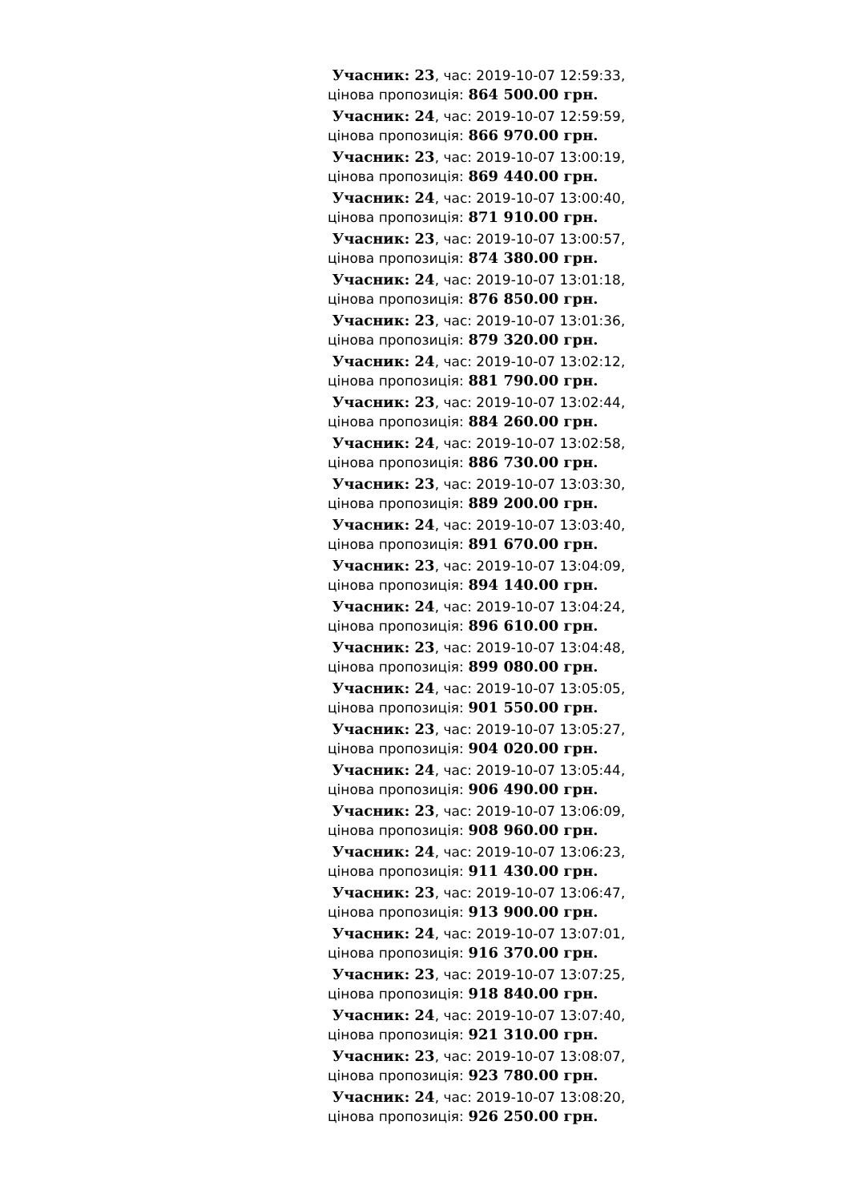Учасник: 23, час: 2019-10-07 12:59:33,
цінова пропозиція: 864 500.00 грн.
Учасник: 24, час: 2019-10-07 12:59:59,
цінова пропозиція: 866 970.00 грн.
Учасник: 23, час: 2019-10-07 13:00:19,
цінова пропозиція: 869 440.00 грн.
Учасник: 24, час: 2019-10-07 13:00:40,
цінова пропозиція: 871 910.00 грн.
Учасник: 23, час: 2019-10-07 13:00:57,
цінова пропозиція: 874 380.00 грн.
Учасник: 24, час: 2019-10-07 13:01:18,
цінова пропозиція: 876 850.00 грн.
Учасник: 23, час: 2019-10-07 13:01:36,
цінова пропозиція: 879 320.00 грн.
Учасник: 24, час: 2019-10-07 13:02:12,
цінова пропозиція: 881 790.00 грн.
Учасник: 23, час: 2019-10-07 13:02:44,
цінова пропозиція: 884 260.00 грн.
Учасник: 24, час: 2019-10-07 13:02:58,
цінова пропозиція: 886 730.00 грн.
Учасник: 23, час: 2019-10-07 13:03:30,
цінова пропозиція: 889 200.00 грн.
Учасник: 24, час: 2019-10-07 13:03:40,
цінова пропозиція: 891 670.00 грн.
Учасник: 23, час: 2019-10-07 13:04:09,
цінова пропозиція: 894 140.00 грн.
Учасник: 24, час: 2019-10-07 13:04:24,
цінова пропозиція: 896 610.00 грн.
Учасник: 23, час: 2019-10-07 13:04:48,
цінова пропозиція: 899 080.00 грн.
Учасник: 24, час: 2019-10-07 13:05:05,
цінова пропозиція: 901 550.00 грн.
Учасник: 23, час: 2019-10-07 13:05:27,
цінова пропозиція: 904 020.00 грн.
Учасник: 24, час: 2019-10-07 13:05:44,
цінова пропозиція: 906 490.00 грн.
Учасник: 23, час: 2019-10-07 13:06:09,
цінова пропозиція: 908 960.00 грн.
Учасник: 24, час: 2019-10-07 13:06:23,
цінова пропозиція: 911 430.00 грн.
Учасник: 23, час: 2019-10-07 13:06:47,
цінова пропозиція: 913 900.00 грн.
Учасник: 24, час: 2019-10-07 13:07:01,
цінова пропозиція: 916 370.00 грн.
Учасник: 23, час: 2019-10-07 13:07:25,
цінова пропозиція: 918 840.00 грн.
Учасник: 24, час: 2019-10-07 13:07:40,
цінова пропозиція: 921 310.00 грн.
Учасник: 23, час: 2019-10-07 13:08:07,
цінова пропозиція: 923 780.00 грн.
Учасник: 24, час: 2019-10-07 13:08:20,
цінова пропозиція: 926 250.00 грн.